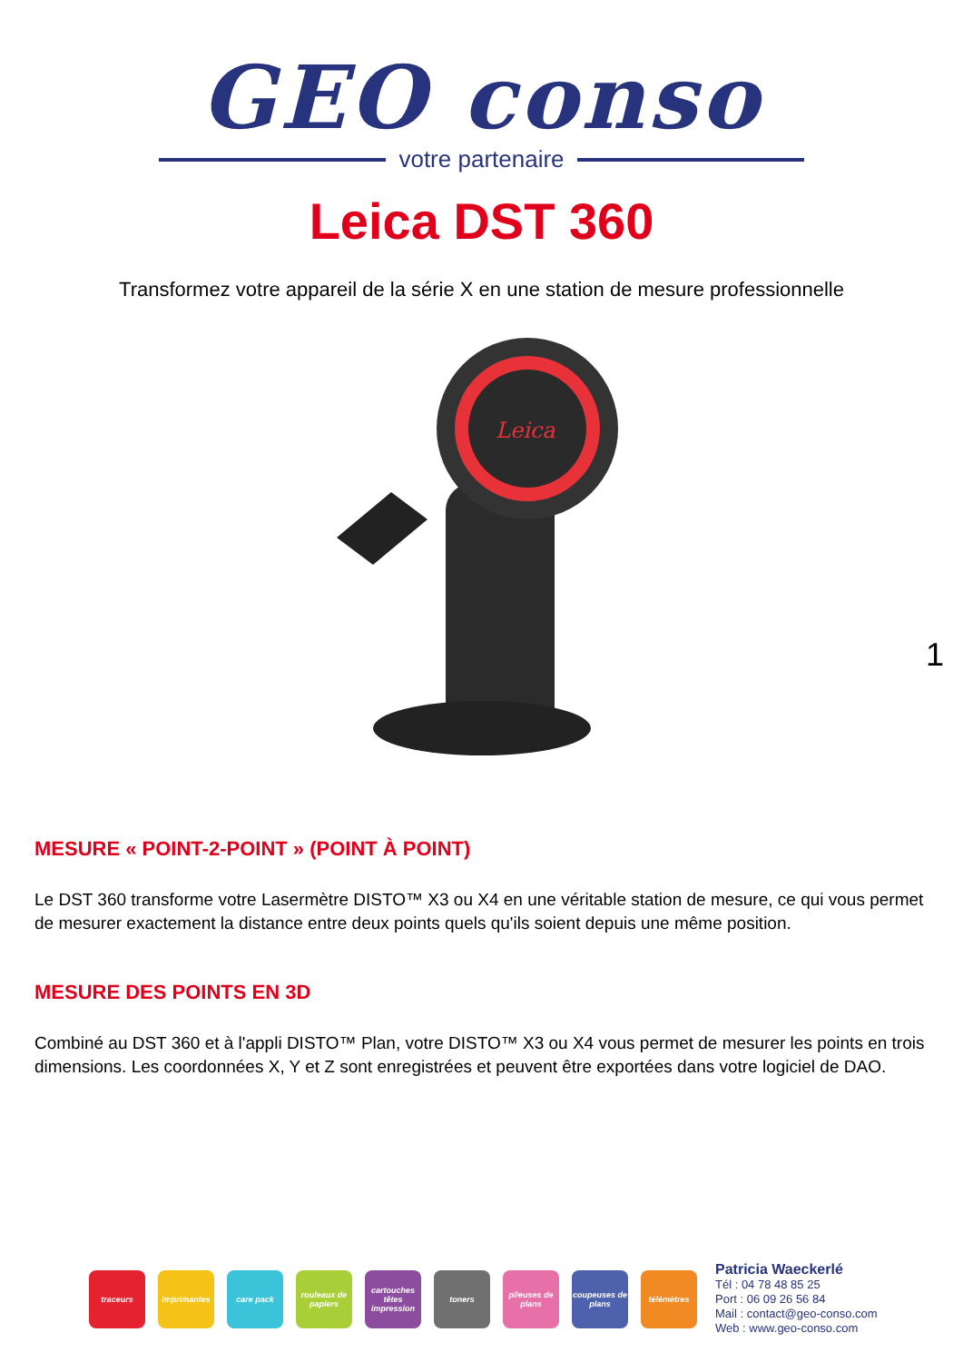GEO conso
votre partenaire
Leica DST 360
Transformez votre appareil de la série X en une station de mesure professionnelle
Leica
1
MESURE « POINT-2-POINT » (POINT À POINT)
Le DST 360 transforme votre Lasermètre DISTO™ X3 ou X4 en une véritable station de mesure, ce qui vous permet de mesurer exactement la distance entre deux points quels qu'ils soient depuis une même position.
MESURE DES POINTS EN 3D
Combiné au DST 360 et à l'appli DISTO™ Plan, votre DISTO™ X3 ou X4 vous permet de mesurer les points en trois dimensions. Les coordonnées X, Y et Z sont enregistrées et peuvent être exportées dans votre logiciel de DAO.
traceurs imprimantes care pack
rouleaux de papiers
cartouches têtes impression
toners
plieuses de plans
coupeuses de plans
télémètres
Patricia Waeckerlé
Tél : 04 78 48 85 25
Port : 06 09 26 56 84
Mail : contact@geo-conso.com
Web : www.geo-conso.com